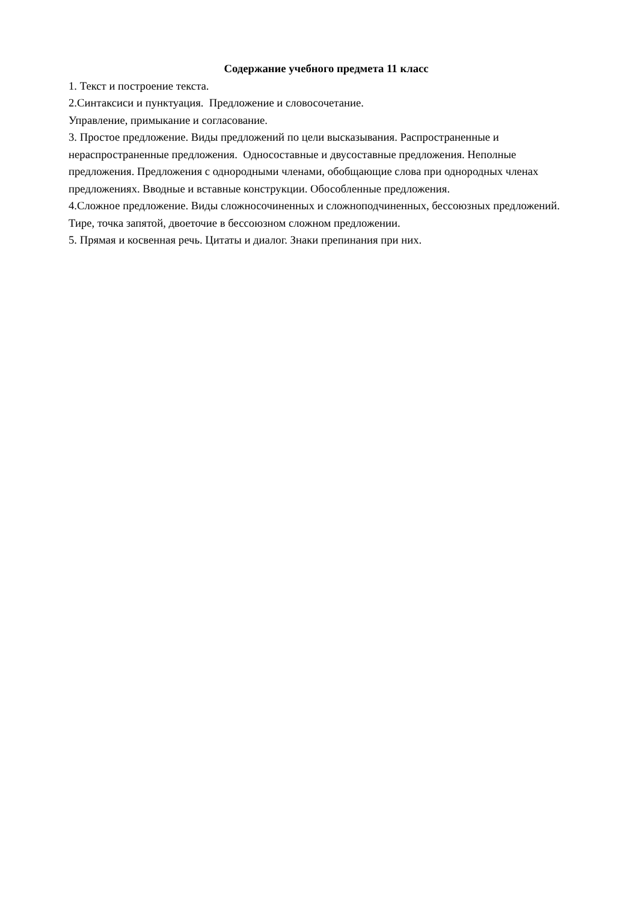Содержание учебного предмета 11 класс
1. Текст и построение текста.
2.Синтаксиси и пунктуация. Предложение и словосочетание.
Управление, примыкание и согласование.
3. Простое предложение. Виды предложений по цели высказывания. Распространенные и нераспространенные предложения. Односоставные и двусоставные предложения. Неполные предложения. Предложения с однородными членами, обобщающие слова при однородных членах предложениях. Вводные и вставные конструкции. Обособленные предложения.
4.Сложное предложение. Виды сложносочиненных и сложноподчиненных, бессоюзных предложений. Тире, точка запятой, двоеточие в бессоюзном сложном предложении.
5. Прямая и косвенная речь. Цитаты и диалог. Знаки препинания при них.